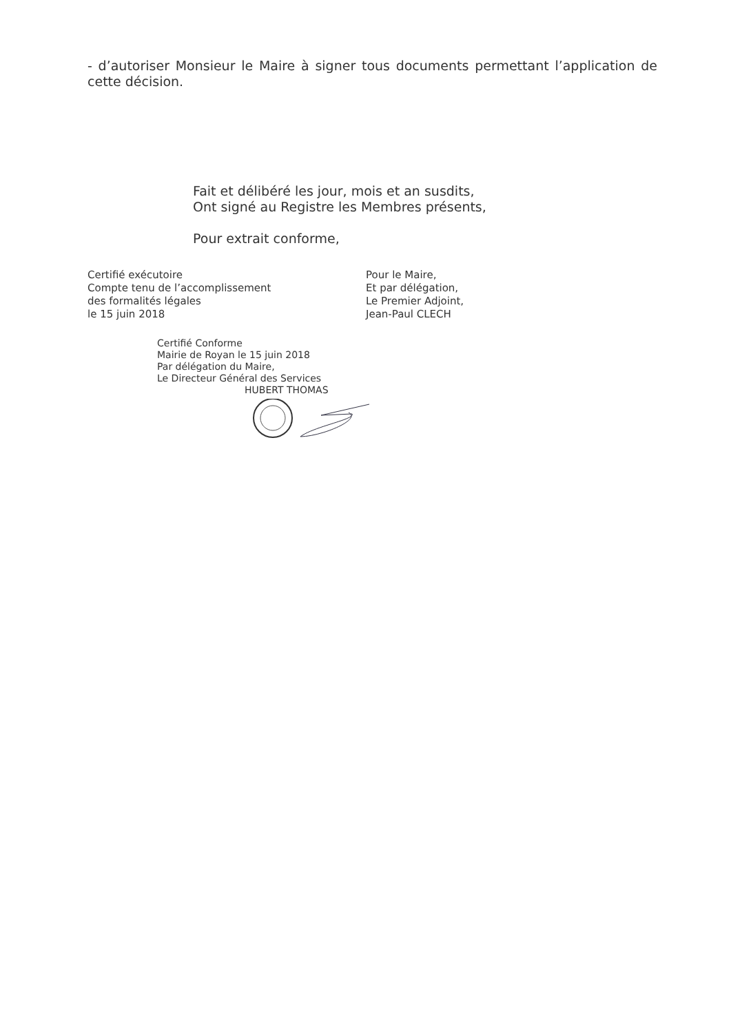- d’autoriser Monsieur le Maire à signer tous documents permettant l’application de cette décision.
Fait et délibéré les jour, mois et an susdits,
Ont signé au Registre les Membres présents,
Pour extrait conforme,
Certifié exécutoire
Compte tenu de l’accomplissement
des formalités légales
le 15 juin 2018
Pour le Maire,
Et par délégation,
Le Premier Adjoint,
Jean-Paul CLECH
Certifié Conforme
Mairie de Royan le 15 juin 2018
Par délégation du Maire,
Le Directeur Général des Services
HUBERT THOMAS